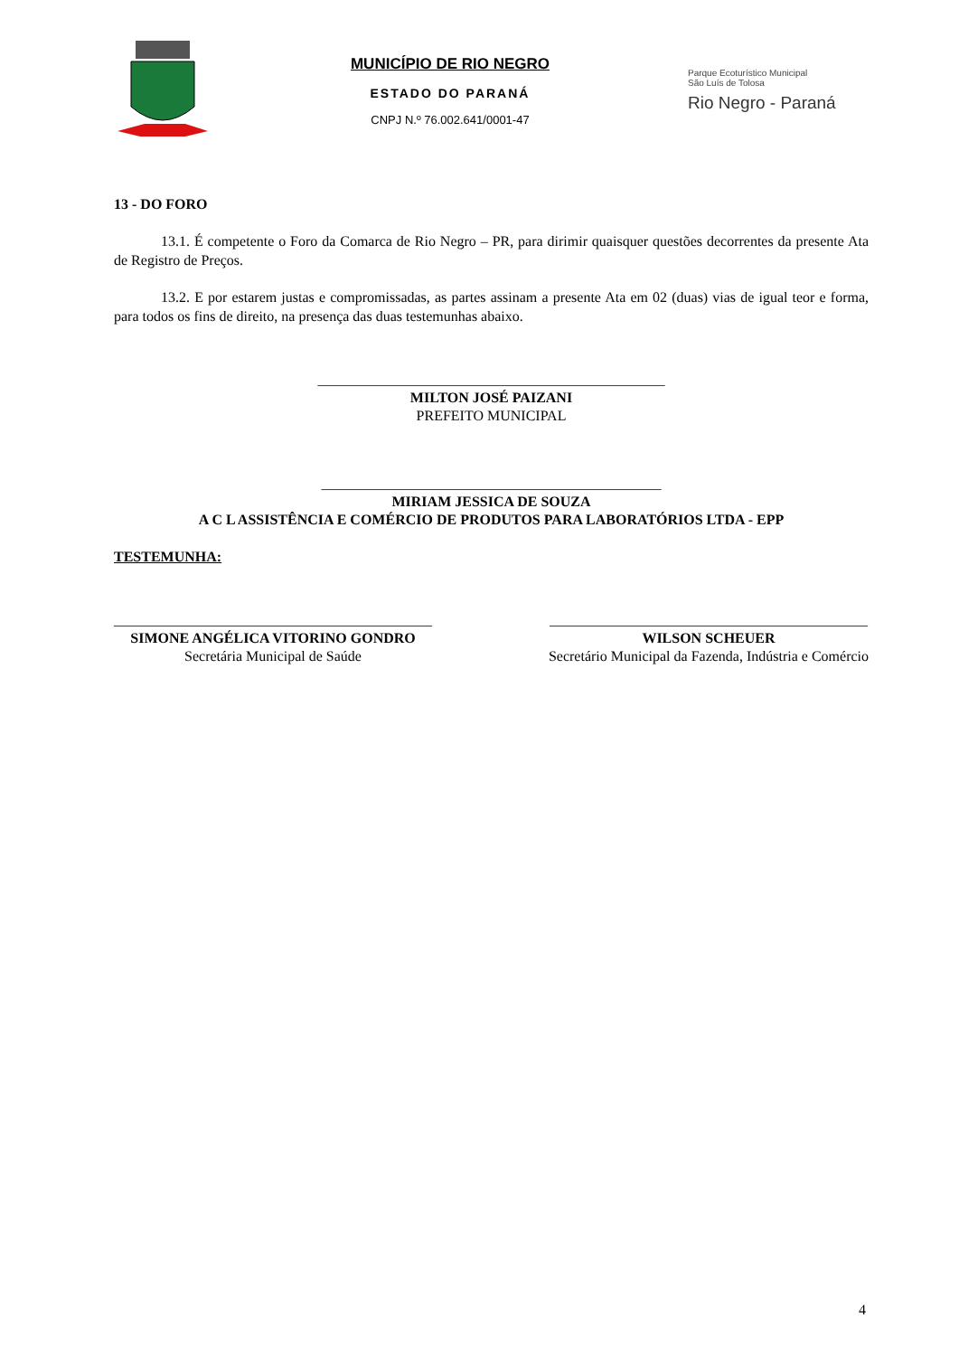MUNICÍPIO DE RIO NEGRO
ESTADO DO PARANÁ
CNPJ N.º 76.002.641/0001-47
Parque Ecoturístico Municipal
São Luís de Tolosa
Rio Negro - Paraná
13 - DO FORO
13.1. É competente o Foro da Comarca de Rio Negro – PR, para dirimir quaisquer questões decorrentes da presente Ata de Registro de Preços.
13.2. E por estarem justas e compromissadas, as partes assinam a presente Ata em 02 (duas) vias de igual teor e forma, para todos os fins de direito, na presença das duas testemunhas abaixo.
________________________________________________
MILTON JOSÉ PAIZANI
PREFEITO MUNICIPAL
_______________________________________________
MIRIAM JESSICA DE SOUZA
A C L ASSISTÊNCIA E COMÉRCIO DE PRODUTOS PARA LABORATÓRIOS LTDA - EPP
TESTEMUNHA:
____________________________________________
SIMONE ANGÉLICA VITORINO GONDRO
Secretária Municipal de Saúde
____________________________________________
WILSON SCHEUER
Secretário Municipal da Fazenda, Indústria e Comércio
4